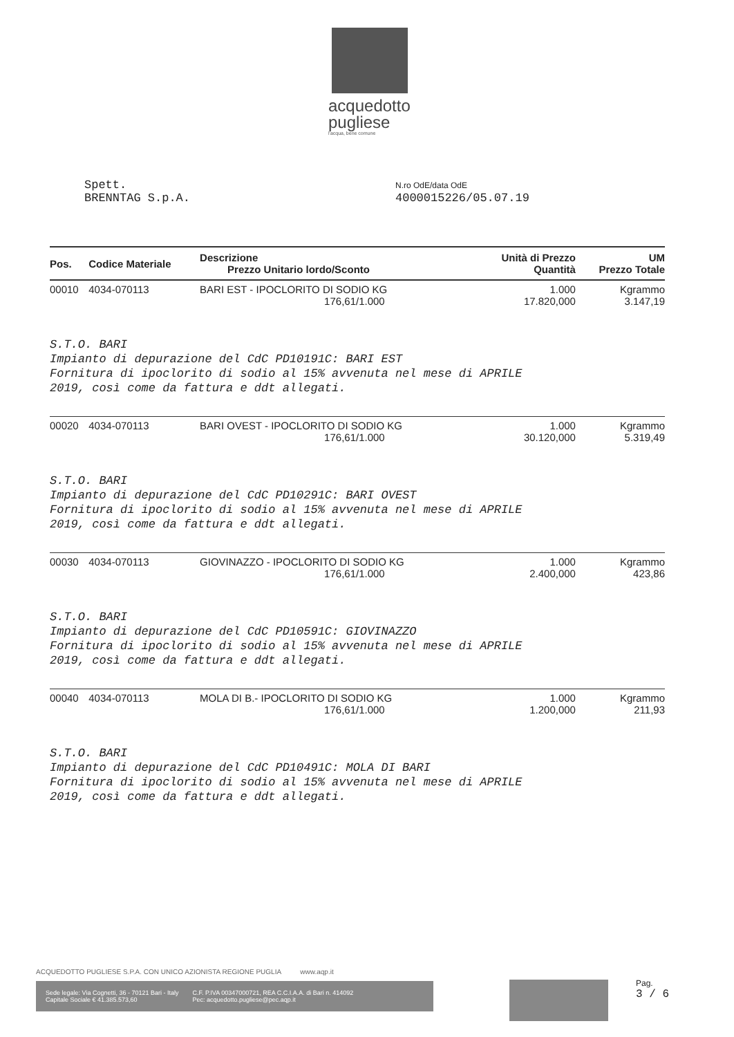acquedotto
pugliese
l'acqua, bene comune
Spett.
BRENNTAG S.p.A.
N.ro OdE/data OdE
4000015226/05.07.19
| Pos. | Codice Materiale | Descrizione Prezzo Unitario lordo/Sconto | Unità di Prezzo Quantità | UM Prezzo Totale |
| --- | --- | --- | --- | --- |
| 00010 | 4034-070113 | BARI EST - IPOCLORITO DI SODIO KG 176,61/1.000 | 1.000 17.820,000 | Kgrammo 3.147,19 |
| S.T.O. BARI Impianto di depurazione del CdC PD10191C: BARI EST Fornitura di ipoclorito di sodio al 15% avvenuta nel mese di APRILE 2019, così come da fattura e ddt allegati. | | | | |
| 00020 | 4034-070113 | BARI OVEST - IPOCLORITO DI SODIO KG 176,61/1.000 | 1.000 30.120,000 | Kgrammo 5.319,49 |
| S.T.O. BARI Impianto di depurazione del CdC PD10291C: BARI OVEST Fornitura di ipoclorito di sodio al 15% avvenuta nel mese di APRILE 2019, così come da fattura e ddt allegati. | | | | |
| 00030 | 4034-070113 | GIOVINAZZO - IPOCLORITO DI SODIO KG 176,61/1.000 | 1.000 2.400,000 | Kgrammo 423,86 |
| S.T.O. BARI Impianto di depurazione del CdC PD10591C: GIOVINAZZO Fornitura di ipoclorito di sodio al 15% avvenuta nel mese di APRILE 2019, così come da fattura e ddt allegati. | | | | |
| 00040 | 4034-070113 | MOLA DI B.- IPOCLORITO DI SODIO KG 176,61/1.000 | 1.000 1.200,000 | Kgrammo 211,93 |
| S.T.O. BARI Impianto di depurazione del CdC PD10491C: MOLA DI BARI Fornitura di ipoclorito di sodio al 15% avvenuta nel mese di APRILE 2019, così come da fattura e ddt allegati. | | | | |
ACQUEDOTTO PUGLIESE S.P.A. CON UNICO AZIONISTA REGIONE PUGLIA www.aqp.it
Sede legale: Via Cognetti, 36 - 70121 Bari - Italy
Capitale Sociale € 41.385.573,60
C.F. P.IVA 00347000721, REA C.C.I.A.A. di Bari n. 414092
Pec: acquedotto.pugliese@pec.aqp.it
Pag.
3 / 6